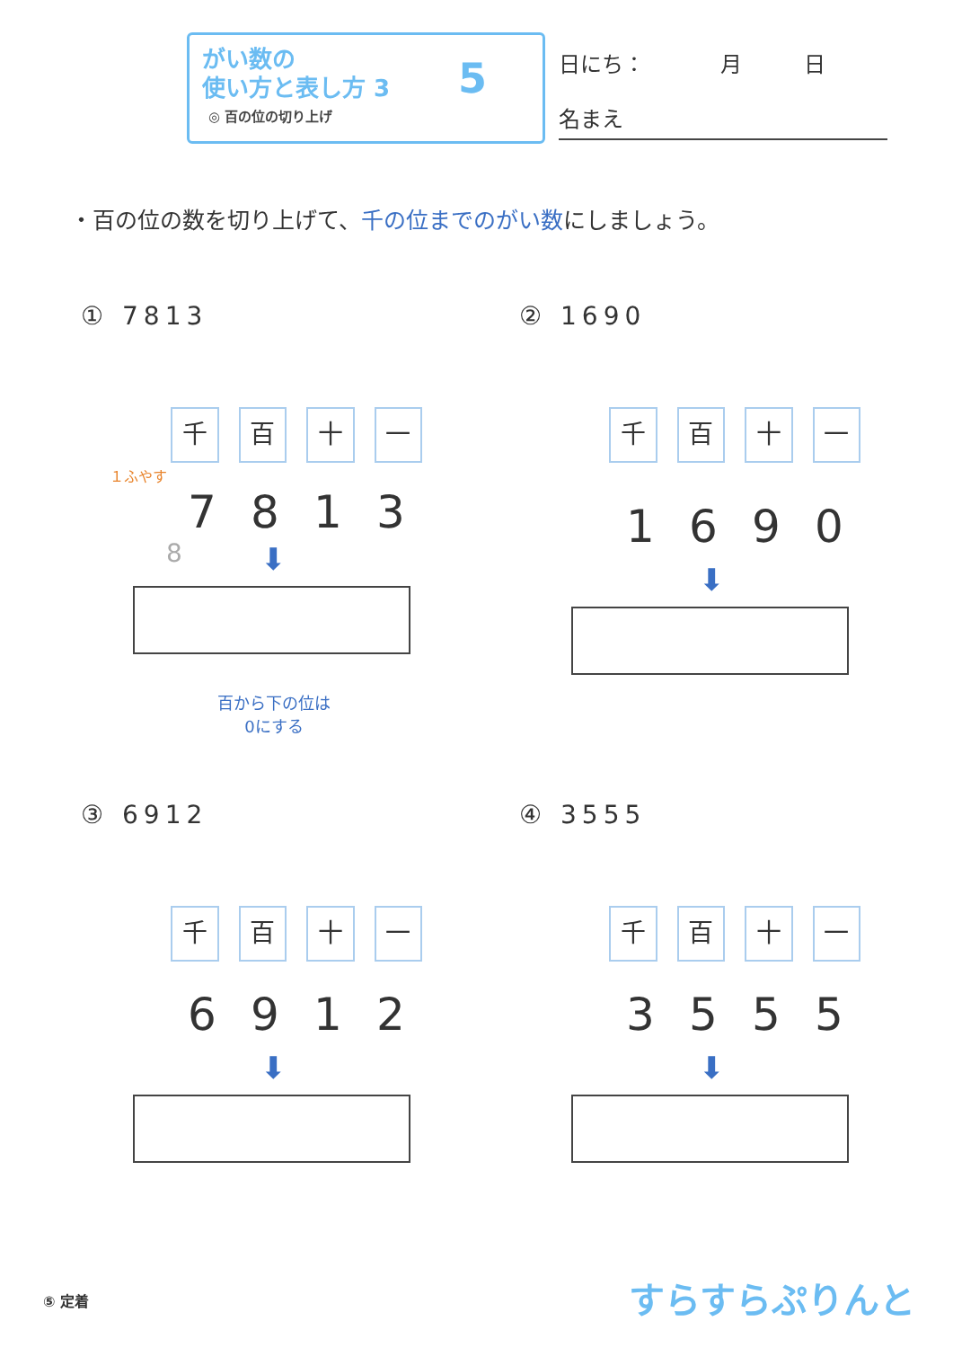がい数の
使い方と表し方 3
◎ 百の位の切り上げ
5 日にち： 月 日
名まえ
・百の位の数を切り上げて、千の位までのがい数にしましょう。
① 7813
千 百 十 一
１ふやす
7 8 1 3
8
⬇
百から下の位は
0にする
② 1690
千 百 十 一
1 6 9 0
⬇
③ 6912
千 百 十 一
6 9 1 2
⬇
④ 3555
千 百 十 一
3 5 5 5
⬇
⑤ 定着 すらすらぷりんと